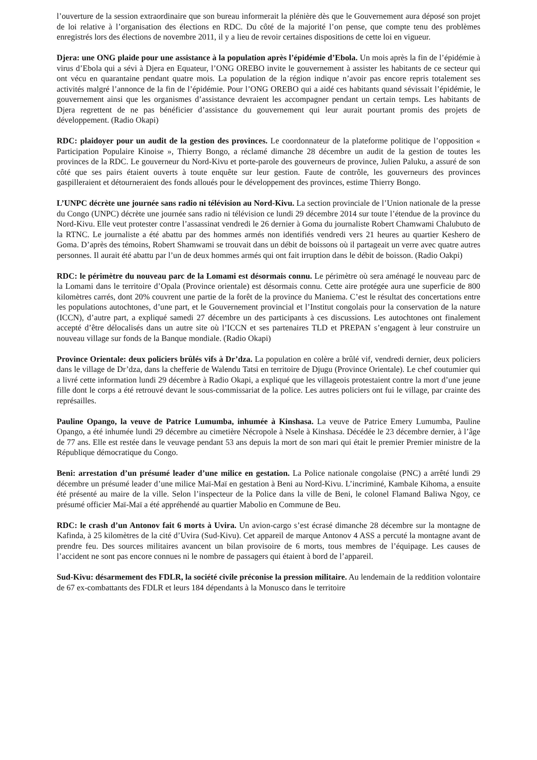l’ouverture de la session extraordinaire que son bureau informerait la plénière dès que le Gouvernement aura déposé son projet de loi relative à l’organisation des élections en RDC. Du côté de la majorité l’on pense, que compte tenu des problèmes enregistrés lors des élections de novembre 2011, il y a lieu de revoir certaines dispositions de cette loi en vigueur.
Djera: une ONG plaide pour une assistance à la population après l’épidémie d’Ebola. Un mois après la fin de l’épidémie à virus d’Ebola qui a sévi à Djera en Equateur, l’ONG OREBO invite le gouvernement à assister les habitants de ce secteur qui ont vécu en quarantaine pendant quatre mois. La population de la région indique n’avoir pas encore repris totalement ses activités malgré l’annonce de la fin de l’épidémie. Pour l’ONG OREBO qui a aidé ces habitants quand sévissait l’épidémie, le gouvernement ainsi que les organismes d’assistance devraient les accompagner pendant un certain temps. Les habitants de Djera regrettent de ne pas bénéficier d’assistance du gouvernement qui leur aurait pourtant promis des projets de développement. (Radio Okapi)
RDC: plaidoyer pour un audit de la gestion des provinces. Le coordonnateur de la plateforme politique de l’opposition « Participation Populaire Kinoise », Thierry Bongo, a réclamé dimanche 28 décembre un audit de la gestion de toutes les provinces de la RDC. Le gouverneur du Nord-Kivu et porte-parole des gouverneurs de province, Julien Paluku, a assuré de son côté que ses pairs étaient ouverts à toute enquête sur leur gestion. Faute de contrôle, les gouverneurs des provinces gaspilleraient et détourneraient des fonds alloués pour le développement des provinces, estime Thierry Bongo.
L’UNPC décrète une journée sans radio ni télévision au Nord-Kivu. La section provinciale de l’Union nationale de la presse du Congo (UNPC) décrète une journée sans radio ni télévision ce lundi 29 décembre 2014 sur toute l’étendue de la province du Nord-Kivu. Elle veut protester contre l’assassinat vendredi le 26 dernier à Goma du journaliste Robert Chamwami Chalubuto de la RTNC. Le journaliste a été abattu par des hommes armés non identifiés vendredi vers 21 heures au quartier Keshero de Goma. D’après des témoins, Robert Shamwami se trouvait dans un débit de boissons où il partageait un verre avec quatre autres personnes. Il aurait été abattu par l’un de deux hommes armés qui ont fait irruption dans le débit de boisson. (Radio Oakpi)
RDC: le périmètre du nouveau parc de la Lomami est désormais connu. Le périmètre où sera aménagé le nouveau parc de la Lomami dans le territoire d’Opala (Province orientale) est désormais connu. Cette aire protégée aura une superficie de 800 kilomètres carrés, dont 20% couvrent une partie de la forêt de la province du Maniema. C’est le résultat des concertations entre les populations autochtones, d’une part, et le Gouvernement provincial et l’Institut congolais pour la conservation de la nature (ICCN), d’autre part, a expliqué samedi 27 décembre un des participants à ces discussions. Les autochtones ont finalement accepté d’être délocalisés dans un autre site où l’ICCN et ses partenaires TLD et PREPAN s’engagent à leur construire un nouveau village sur fonds de la Banque mondiale. (Radio Okapi)
Province Orientale: deux policiers brûlés vifs à Dr’dza. La population en colère a brûlé vif, vendredi dernier, deux policiers dans le village de Dr’dza, dans la chefferie de Walendu Tatsi en territoire de Djugu (Province Orientale). Le chef coutumier qui a livré cette information lundi 29 décembre à Radio Okapi, a expliqué que les villageois protestaient contre la mort d’une jeune fille dont le corps a été retrouvé devant le sous-commissariat de la police. Les autres policiers ont fui le village, par crainte des représailles.
Pauline Opango, la veuve de Patrice Lumumba, inhumée à Kinshasa. La veuve de Patrice Emery Lumumba, Pauline Opango, a été inhumée lundi 29 décembre au cimetière Nécropole à Nsele à Kinshasa. Décédée le 23 décembre dernier, à l’âge de 77 ans. Elle est restée dans le veuvage pendant 53 ans depuis la mort de son mari qui était le premier Premier ministre de la République démocratique du Congo.
Beni: arrestation d’un présumé leader d’une milice en gestation. La Police nationale congolaise (PNC) a arrêté lundi 29 décembre un présumé leader d’une milice Maï-Maï en gestation à Beni au Nord-Kivu. L’incriminé, Kambale Kihoma, a ensuite été présenté au maire de la ville. Selon l’inspecteur de la Police dans la ville de Beni, le colonel Flamand Baliwa Ngoy, ce présumé officier Maï-Maï a été appréhendé au quartier Mabolio en Commune de Beu.
RDC: le crash d’un Antonov fait 6 morts à Uvira. Un avion-cargo s’est écrasé dimanche 28 décembre sur la montagne de Kafinda, à 25 kilomètres de la cité d’Uvira (Sud-Kivu). Cet appareil de marque Antonov 4 ASS a percuté la montagne avant de prendre feu. Des sources militaires avancent un bilan provisoire de 6 morts, tous membres de l’équipage. Les causes de l’accident ne sont pas encore connues ni le nombre de passagers qui étaient à bord de l’appareil.
Sud-Kivu: désarmement des FDLR, la société civile préconise la pression militaire. Au lendemain de la reddition volontaire de 67 ex-combattants des FDLR et leurs 184 dépendants à la Monusco dans le territoire